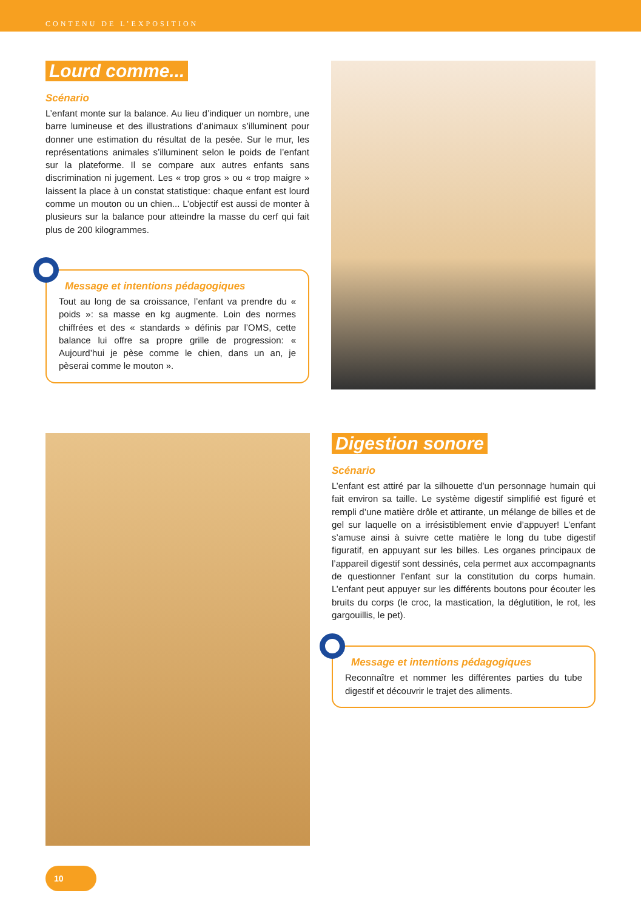CONTENU DE L’EXPOSITION
Lourd comme...
Scénario
L’enfant monte sur la balance. Au lieu d’indiquer un nombre, une barre lumineuse et des illustrations d’animaux s’illuminent pour donner une estimation du résultat de la pesée. Sur le mur, les représentations animales s’illuminent selon le poids de l’enfant sur la plateforme. Il se compare aux autres enfants sans discrimination ni jugement. Les « trop gros » ou « trop maigre » laissent la place à un constat statistique: chaque enfant est lourd comme un mouton ou un chien... L’objectif est aussi de monter à plusieurs sur la balance pour atteindre la masse du cerf qui fait plus de 200 kilogrammes.
Message et intentions pédagogiques
Tout au long de sa croissance, l’enfant va prendre du « poids »: sa masse en kg augmente. Loin des normes chiffrées et des « standards » définis par l’OMS, cette balance lui offre sa propre grille de progression: « Aujourd’hui je pèse comme le chien, dans un an, je pèserai comme le mouton ».
Digestion sonore
Scénario
L’enfant est attiré par la silhouette d’un personnage humain qui fait environ sa taille. Le système digestif simplifié est figuré et rempli d’une matière drôle et attirante, un mélange de billes et de gel sur laquelle on a irrésistiblement envie d’appuyer! L’enfant s’amuse ainsi à suivre cette matière le long du tube digestif figuratif, en appuyant sur les billes. Les organes principaux de l’appareil digestif sont dessinés, cela permet aux accompagnants de questionner l’enfant sur la constitution du corps humain. L’enfant peut appuyer sur les différents boutons pour écouter les bruits du corps (le croc, la mastication, la déglutition, le rot, les gargouillis, le pet).
Message et intentions pédagogiques
Reconnaître et nommer les différentes parties du tube digestif et découvrir le trajet des aliments.
10